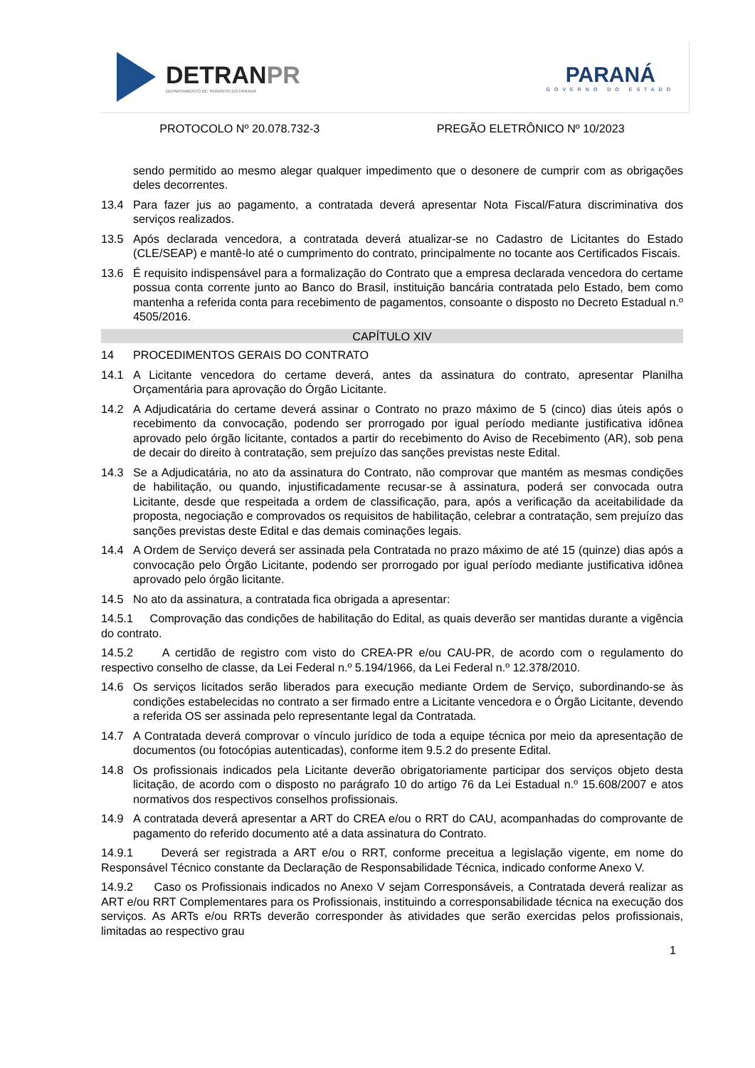DETRANPR
DEPARTAMENTO DE TRÂNSITO DO PARANÁ
PARANÁ
GOVERNO DO ESTADO
PROTOCOLO Nº 20.078.732-3 PREGÃO ELETRÔNICO Nº 10/2023
sendo permitido ao mesmo alegar qualquer impedimento que o desonere de cumprir com as obrigações deles decorrentes.
13.4 Para fazer jus ao pagamento, a contratada deverá apresentar Nota Fiscal/Fatura discriminativa dos serviços realizados.
13.5 Após declarada vencedora, a contratada deverá atualizar-se no Cadastro de Licitantes do Estado (CLE/SEAP) e mantê-lo até o cumprimento do contrato, principalmente no tocante aos Certificados Fiscais.
13.6 É requisito indispensável para a formalização do Contrato que a empresa declarada vencedora do certame possua conta corrente junto ao Banco do Brasil, instituição bancária contratada pelo Estado, bem como mantenha a referida conta para recebimento de pagamentos, consoante o disposto no Decreto Estadual n.º 4505/2016.
CAPÍTULO XIV
14 PROCEDIMENTOS GERAIS DO CONTRATO
14.1 A Licitante vencedora do certame deverá, antes da assinatura do contrato, apresentar Planilha Orçamentária para aprovação do Órgão Licitante.
14.2 A Adjudicatária do certame deverá assinar o Contrato no prazo máximo de 5 (cinco) dias úteis após o recebimento da convocação, podendo ser prorrogado por igual período mediante justificativa idônea aprovado pelo órgão licitante, contados a partir do recebimento do Aviso de Recebimento (AR), sob pena de decair do direito à contratação, sem prejuízo das sanções previstas neste Edital.
14.3 Se a Adjudicatária, no ato da assinatura do Contrato, não comprovar que mantém as mesmas condições de habilitação, ou quando, injustificadamente recusar-se à assinatura, poderá ser convocada outra Licitante, desde que respeitada a ordem de classificação, para, após a verificação da aceitabilidade da proposta, negociação e comprovados os requisitos de habilitação, celebrar a contratação, sem prejuízo das sanções previstas deste Edital e das demais cominações legais.
14.4 A Ordem de Serviço deverá ser assinada pela Contratada no prazo máximo de até 15 (quinze) dias após a convocação pelo Órgão Licitante, podendo ser prorrogado por igual período mediante justificativa idônea aprovado pelo órgão licitante.
14.5 No ato da assinatura, a contratada fica obrigada a apresentar:
14.5.1 Comprovação das condições de habilitação do Edital, as quais deverão ser mantidas durante a vigência do contrato.
14.5.2 A certidão de registro com visto do CREA-PR e/ou CAU-PR, de acordo com o regulamento do respectivo conselho de classe, da Lei Federal n.º 5.194/1966, da Lei Federal n.º 12.378/2010.
14.6 Os serviços licitados serão liberados para execução mediante Ordem de Serviço, subordinando-se às condições estabelecidas no contrato a ser firmado entre a Licitante vencedora e o Órgão Licitante, devendo a referida OS ser assinada pelo representante legal da Contratada.
14.7 A Contratada deverá comprovar o vínculo jurídico de toda a equipe técnica por meio da apresentação de documentos (ou fotocópias autenticadas), conforme item 9.5.2 do presente Edital.
14.8 Os profissionais indicados pela Licitante deverão obrigatoriamente participar dos serviços objeto desta licitação, de acordo com o disposto no parágrafo 10 do artigo 76 da Lei Estadual n.º 15.608/2007 e atos normativos dos respectivos conselhos profissionais.
14.9 A contratada deverá apresentar a ART do CREA e/ou o RRT do CAU, acompanhadas do comprovante de pagamento do referido documento até a data assinatura do Contrato.
14.9.1 Deverá ser registrada a ART e/ou o RRT, conforme preceitua a legislação vigente, em nome do Responsável Técnico constante da Declaração de Responsabilidade Técnica, indicado conforme Anexo V.
14.9.2 Caso os Profissionais indicados no Anexo V sejam Corresponsáveis, a Contratada deverá realizar as ART e/ou RRT Complementares para os Profissionais, instituindo a corresponsabilidade técnica na execução dos serviços. As ARTs e/ou RRTs deverão corresponder às atividades que serão exercidas pelos profissionais, limitadas ao respectivo grau
1